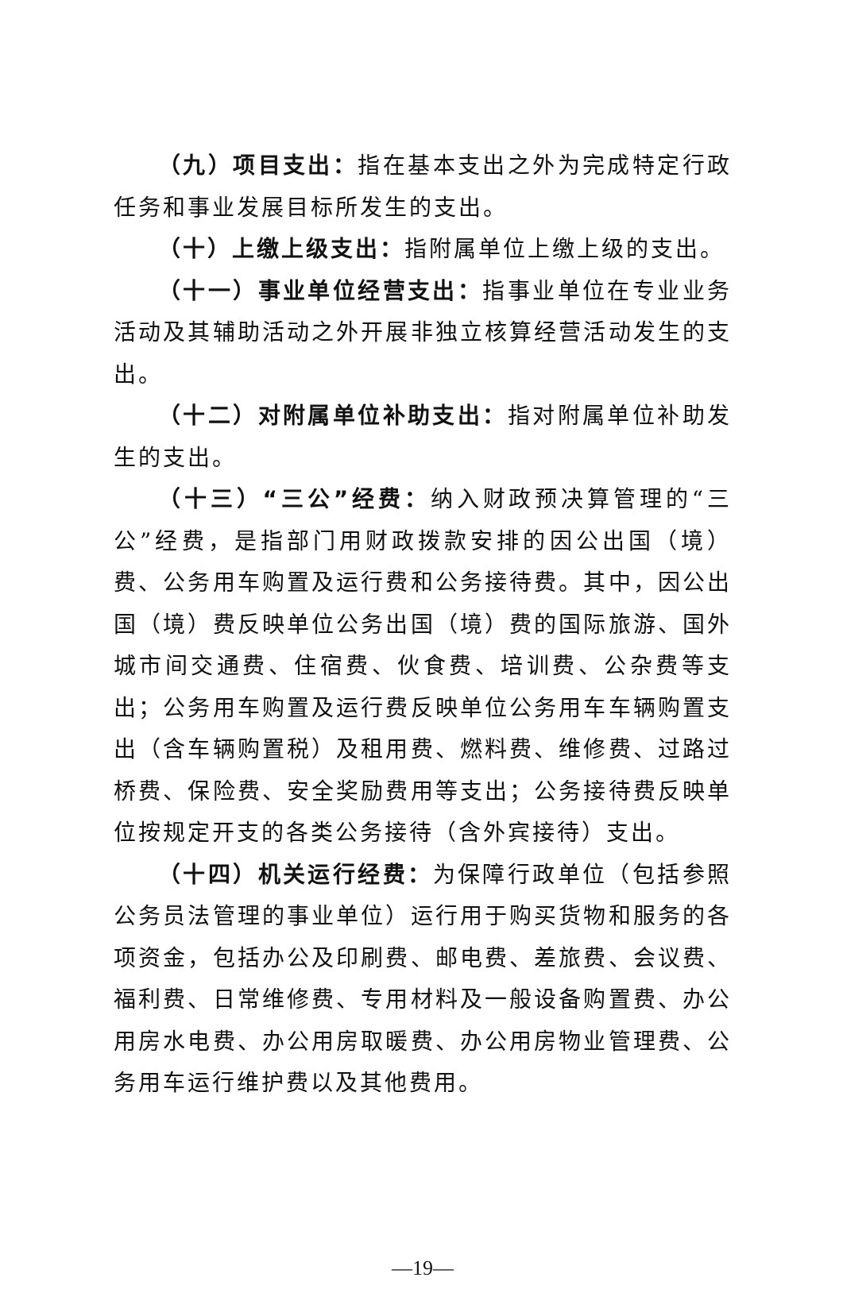（九）项目支出：指在基本支出之外为完成特定行政任务和事业发展目标所发生的支出。
（十）上缴上级支出：指附属单位上缴上级的支出。
（十一）事业单位经营支出：指事业单位在专业业务活动及其辅助活动之外开展非独立核算经营活动发生的支出。
（十二）对附属单位补助支出：指对附属单位补助发生的支出。
（十三）“三公”经费：纳入财政预决算管理的“三公”经费，是指部门用财政拨款安排的因公出国（境）费、公务用车购置及运行费和公务接待费。其中，因公出国（境）费反映单位公务出国（境）费的国际旅游、国外城市间交通费、住宿费、伙食费、培训费、公杂费等支出；公务用车购置及运行费反映单位公务用车车辆购置支出（含车辆购置税）及租用费、燃料费、维修费、过路过桥费、保险费、安全奖励费用等支出；公务接待费反映单位按规定开支的各类公务接待（含外宾接待）支出。
（十四）机关运行经费：为保障行政单位（包括参照公务员法管理的事业单位）运行用于购买货物和服务的各项资金，包括办公及印刷费、邮电费、差旅费、会议费、福利费、日常维修费、专用材料及一般设备购置费、办公用房水电费、办公用房取暖费、办公用房物业管理费、公务用车运行维护费以及其他费用。
—19—